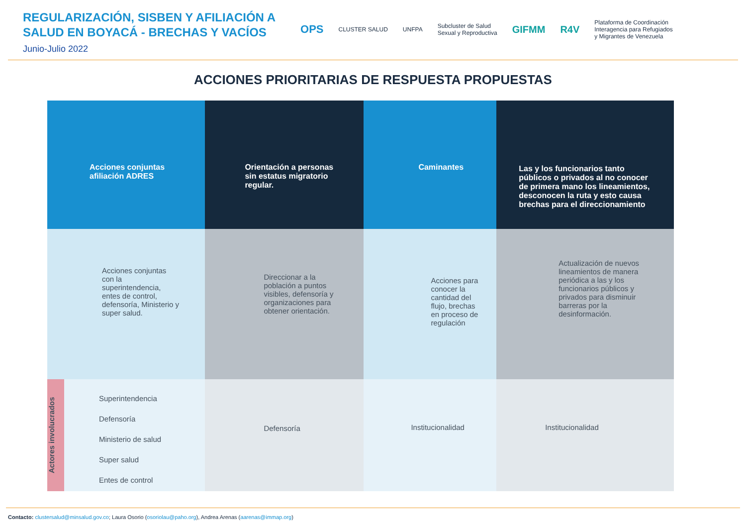REGULARIZACIÓN, SISBEN Y AFILIACIÓN A
SALUD EN BOYACÁ - BRECHAS Y VACÍOS
Junio-Julio 2022
OPS CLUSTER SALUD UNFPA Subcluster de Salud
Sexual y Reproductiva GIFMM R4V Plataforma de Coordinación
Interagencia para Refugiados
y Migrantes de Venezuela
ACCIONES PRIORITARIAS DE RESPUESTA PROPUESTAS
| Acciones conjuntas afiliación ADRES | | Orientación a personas sin estatus migratorio regular. | Caminantes | Las y los funcionarios tanto públicos o privados al no conocer de primera mano los lineamientos, desconocen la ruta y esto causa brechas para el direccionamiento |
| Acciones conjuntas con la superintendencia, entes de control, defensoría, Ministerio y super salud. | | Direccionar a la población a puntos visibles, defensoría y organizaciones para obtener orientación. | Acciones para conocer la cantidad del flujo, brechas en proceso de regulación | Actualización de nuevos lineamientos de manera periódica a las y los funcionarios públicos y privados para disminuir barreras por la desinformación. |
| Actores involucrados | Superintendencia Defensoría Ministerio de salud Super salud Entes de control | Defensoría | Institucionalidad | Institucionalidad |
Contacto: clustersalud@minsalud.gov.co; Laura Osorio (osoriolau@paho.org), Andrea Arenas (aarenas@immap.org)